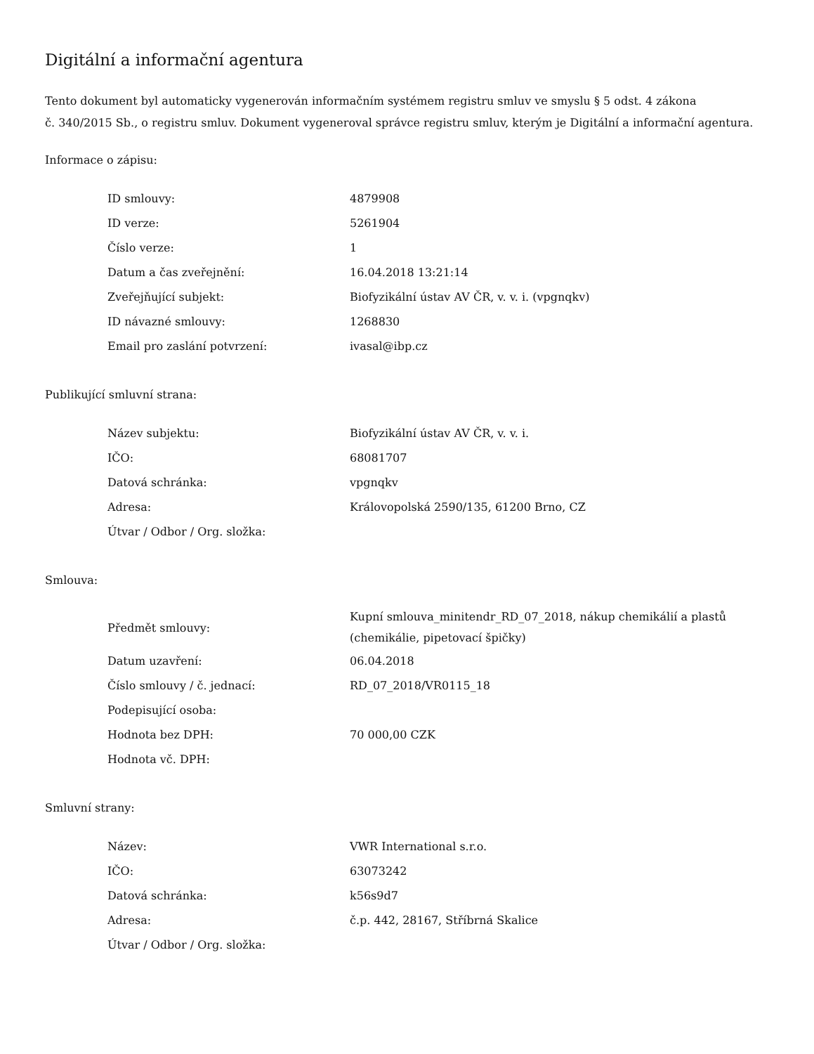Digitální a informační agentura
Tento dokument byl automaticky vygenerován informačním systémem registru smluv ve smyslu § 5 odst. 4 zákona
č. 340/2015 Sb., o registru smluv. Dokument vygeneroval správce registru smluv, kterým je Digitální a informační agentura.
Informace o zápisu:
| ID smlouvy: | 4879908 |
| ID verze: | 5261904 |
| Číslo verze: | 1 |
| Datum a čas zveřejnění: | 16.04.2018 13:21:14 |
| Zveřejňující subjekt: | Biofyzikální ústav AV ČR, v. v. i. (vpgnqkv) |
| ID návazné smlouvy: | 1268830 |
| Email pro zaslání potvrzení: | ivasal@ibp.cz |
Publikující smluvní strana:
| Název subjektu: | Biofyzikální ústav AV ČR, v. v. i. |
| IČO: | 68081707 |
| Datová schránka: | vpgnqkv |
| Adresa: | Královopolská 2590/135, 61200 Brno, CZ |
| Útvar / Odbor / Org. složka: | |
Smlouva:
| Předmět smlouvy: | Kupní smlouva_minitendr_RD_07_2018, nákup chemikálií a plastů (chemikálie, pipetovací špičky) |
| Datum uzavření: | 06.04.2018 |
| Číslo smlouvy / č. jednací: | RD_07_2018/VR0115_18 |
| Podepisující osoba: | |
| Hodnota bez DPH: | 70 000,00 CZK |
| Hodnota vč. DPH: | |
Smluvní strany:
| Název: | VWR International s.r.o. |
| IČO: | 63073242 |
| Datová schránka: | k56s9d7 |
| Adresa: | č.p. 442, 28167, Stříbrná Skalice |
| Útvar / Odbor / Org. složka: | |